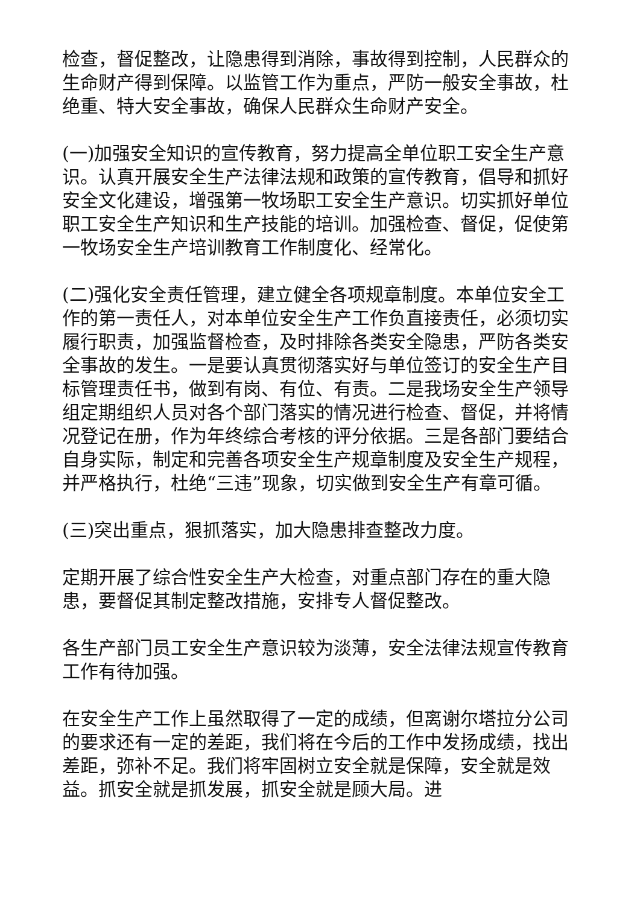检查，督促整改，让隐患得到消除，事故得到控制，人民群众的生命财产得到保障。以监管工作为重点，严防一般安全事故，杜绝重、特大安全事故，确保人民群众生命财产安全。
(一)加强安全知识的宣传教育，努力提高全单位职工安全生产意识。认真开展安全生产法律法规和政策的宣传教育，倡导和抓好安全文化建设，增强第一牧场职工安全生产意识。切实抓好单位职工安全生产知识和生产技能的培训。加强检查、督促，促使第一牧场安全生产培训教育工作制度化、经常化。
(二)强化安全责任管理，建立健全各项规章制度。本单位安全工作的第一责任人，对本单位安全生产工作负直接责任，必须切实履行职责，加强监督检查，及时排除各类安全隐患，严防各类安全事故的发生。一是要认真贯彻落实好与单位签订的安全生产目标管理责任书，做到有岗、有位、有责。二是我场安全生产领导组定期组织人员对各个部门落实的情况进行检查、督促，并将情况登记在册，作为年终综合考核的评分依据。三是各部门要结合自身实际，制定和完善各项安全生产规章制度及安全生产规程，并严格执行，杜绝“三违”现象，切实做到安全生产有章可循。
(三)突出重点，狠抓落实，加大隐患排查整改力度。
定期开展了综合性安全生产大检查，对重点部门存在的重大隐患，要督促其制定整改措施，安排专人督促整改。
各生产部门员工安全生产意识较为淡薄，安全法律法规宣传教育工作有待加强。
在安全生产工作上虽然取得了一定的成绩，但离谢尔塔拉分公司的要求还有一定的差距，我们将在今后的工作中发扬成绩，找出差距，弥补不足。我们将牢固树立安全就是保障，安全就是效益。抓安全就是抓发展，抓安全就是顾大局。进